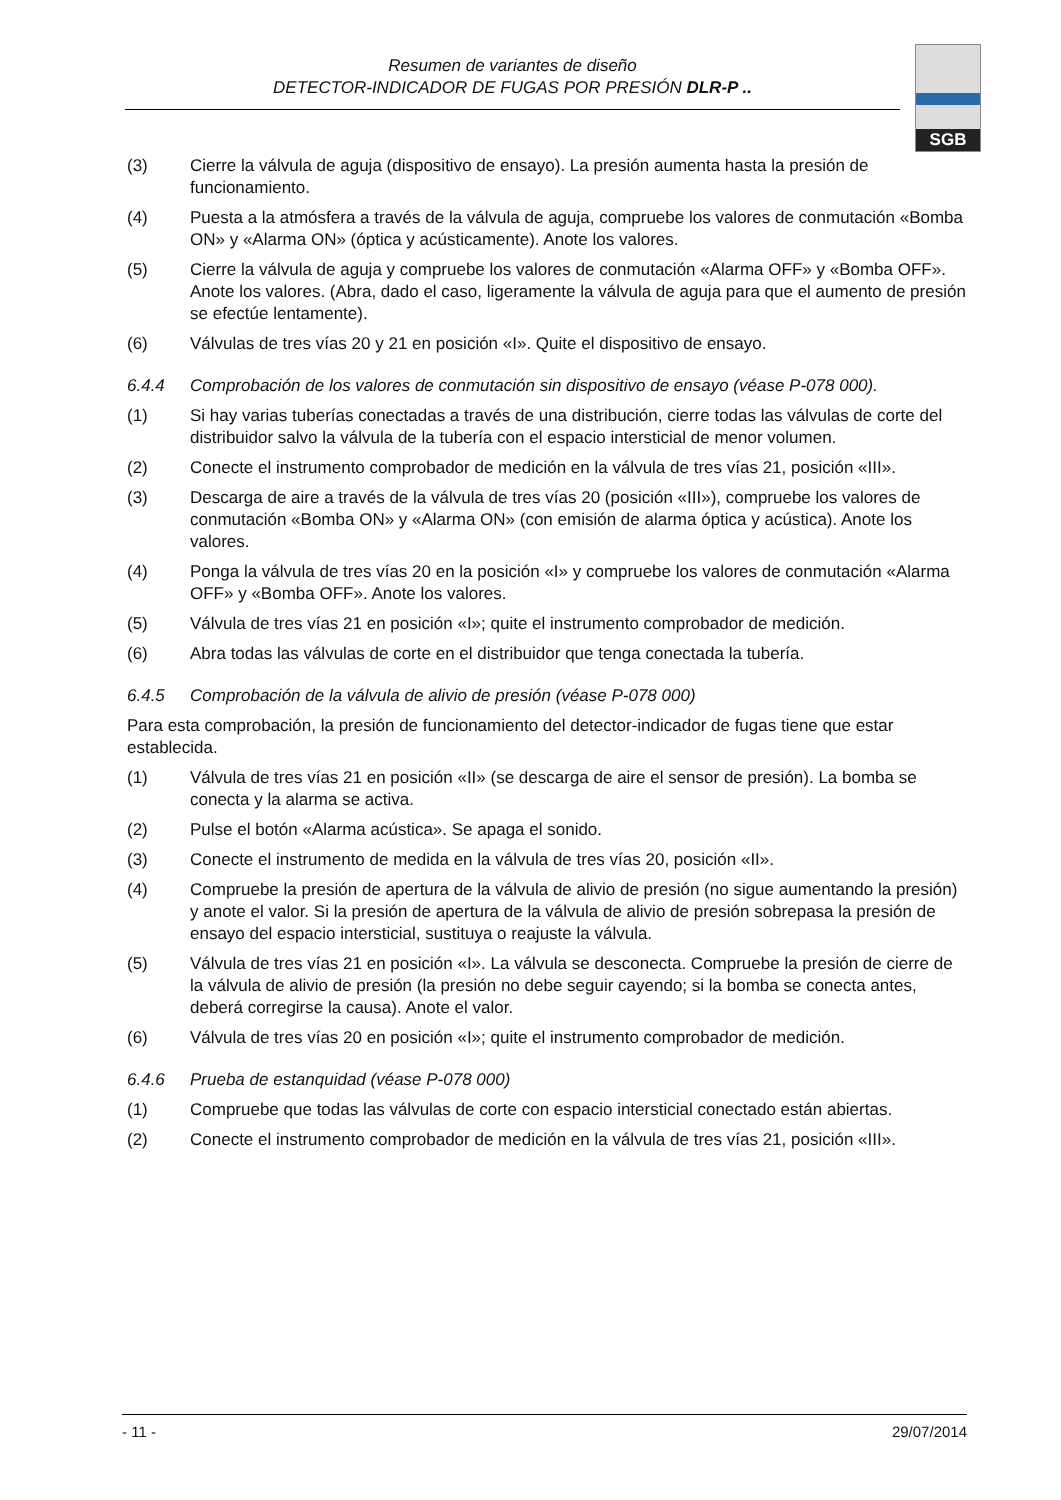Resumen de variantes de diseño
DETECTOR-INDICADOR DE FUGAS POR PRESIÓN DLR-P ..
SGB
(3) Cierre la válvula de aguja (dispositivo de ensayo). La presión aumenta hasta la presión de funcionamiento.
(4) Puesta a la atmósfera a través de la válvula de aguja, compruebe los valores de conmutación «Bomba ON» y «Alarma ON» (óptica y acústicamente). Anote los valores.
(5) Cierre la válvula de aguja y compruebe los valores de conmutación «Alarma OFF» y «Bomba OFF». Anote los valores. (Abra, dado el caso, ligeramente la válvula de aguja para que el aumento de presión se efectúe lentamente).
(6) Válvulas de tres vías 20 y 21 en posición «I». Quite el dispositivo de ensayo.
6.4.4 Comprobación de los valores de conmutación sin dispositivo de ensayo (véase P-078 000).
(1) Si hay varias tuberías conectadas a través de una distribución, cierre todas las válvulas de corte del distribuidor salvo la válvula de la tubería con el espacio intersticial de menor volumen.
(2) Conecte el instrumento comprobador de medición en la válvula de tres vías 21, posición «III».
(3) Descarga de aire a través de la válvula de tres vías 20 (posición «III»), compruebe los valores de conmutación «Bomba ON» y «Alarma ON» (con emisión de alarma óptica y acústica). Anote los valores.
(4) Ponga la válvula de tres vías 20 en la posición «I» y compruebe los valores de conmutación «Alarma OFF» y «Bomba OFF». Anote los valores.
(5) Válvula de tres vías 21 en posición «I»; quite el instrumento comprobador de medición.
(6) Abra todas las válvulas de corte en el distribuidor que tenga conectada la tubería.
6.4.5 Comprobación de la válvula de alivio de presión (véase P-078 000)
Para esta comprobación, la presión de funcionamiento del detector-indicador de fugas tiene que estar establecida.
(1) Válvula de tres vías 21 en posición «II» (se descarga de aire el sensor de presión). La bomba se conecta y la alarma se activa.
(2) Pulse el botón «Alarma acústica». Se apaga el sonido.
(3) Conecte el instrumento de medida en la válvula de tres vías 20, posición «II».
(4) Compruebe la presión de apertura de la válvula de alivio de presión (no sigue aumentando la presión) y anote el valor. Si la presión de apertura de la válvula de alivio de presión sobrepasa la presión de ensayo del espacio intersticial, sustituya o reajuste la válvula.
(5) Válvula de tres vías 21 en posición «I». La válvula se desconecta. Compruebe la presión de cierre de la válvula de alivio de presión (la presión no debe seguir cayendo; si la bomba se conecta antes, deberá corregirse la causa). Anote el valor.
(6) Válvula de tres vías 20 en posición «I»; quite el instrumento comprobador de medición.
6.4.6 Prueba de estanquidad (véase P-078 000)
(1) Compruebe que todas las válvulas de corte con espacio intersticial conectado están abiertas.
(2) Conecte el instrumento comprobador de medición en la válvula de tres vías 21, posición «III».
- 11 - 29/07/2014